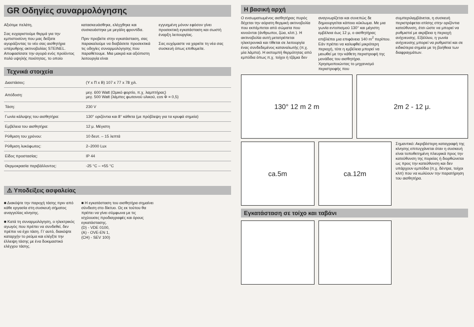GR Οδηγίες συναρμολόγησης
Αξιότιμε πελάτη,
Σας ευχαριστούμε θερμά για την εμπιστοσύνη που μας δείξατε αγοράζοντας το νέο σας αισθητήρα υπέρυθρης ακτινοβολίας STEINEL. Αποφασίσατε την αγορά ενός προϊόντος πολύ υψηλής ποιότητας, το οποίο
κατασκευάσθηκε, ελέγχθηκε και συσκευάστηκε με μεγάλη φροντίδα.
Πριν προβείτε στην εγκατάσταση, σας παρακαλούμε να διαβάσετε προσεκτικά τις οδηγίες συναρμολόγησης που παραθέτουμε. Μια μακρά και αξιόπιστη λειτουργία είναι
εγγυημένη μόνον εφόσον γίνει προσεκτική εγκατάσταση και σωστή έναρξη λειτουργίας.
Σας ευχόμαστε να χαρείτε τη νέα σας συσκευή όπως επιθυμείτε.
Τεχνικά στοιχεία
| Διαστάσεις: | (Υ x Π x Β) 107 x 77 x 78 χιλ. |
| Απόδοση: | μεγ. 600 Watt (Ωμικό φορτίο, π.χ. λαμπτήρας) μεγ. 500 Watt (λάμπες φωτεινού υλικού, cos Φ = 0,5) |
| Τάση: | 230 V |
| Γωνία κάλυψης του αισθητήρα: | 130° οριζόντια και 8° κάθετα (με πρόβλεψη για τα κρυφά σημεία) |
| Εμβέλεια του αισθητήρα: | 12 μ. Μέγιστη |
| Ρύθμιση του χρόνου: | 10 δευτ. – 15 λεπτά |
| Ρύθμιση λυκόφωτος: | 2–2000 Lux |
| Είδος προστασίας: | IP 44 |
| Θερμοκρασία περιβάλλοντος: | -25 °C – +55 °C |
⚠ Υποδείξεις ασφαλείας
■ Διακόψτε την παροχή τάσης πριν από κάθε εργασία στη συσκευή σήματος αναγγελίας κίνησης.
■ Κατά τη συναρμολόγηση, ο ηλεκτρικός αγωγός που πρέπει να συνδεθεί, δεν πρέπει να έχει τάση. Γι' αυτό, διακόψτε καταρχήν το ρεύμα και ελέγξτε την έλλειψη τάσης με ένα δοκιμαστικό ελέγχου τάσης.
■ Η εγκατάσταση του αισθητήρα σημαίνει σύνδεση στο δίκτυο. Ως εκ τούτου θα πρέπει να γίνει σύμφωνα με τις ισχύουσες προδιαγραφές και όρους εγκατάστασης.
(D) - VDE 0100,
(A) - OVE-EN 1,
(CH) - SEV 100)
Η βασική αρχή
Ο ενσωματωμένος αισθητήρας πυρός δέχεται την αόρατη θερμική ακτινοβολία που εκπέμπεται από σώματα που κινούνται (άνθρωποι, ζώα, κλπ.). Η ακτινοβολία αυτή μετατρέπεται ηλεκτρονικά και τίθεται σε λειτουργία ένας συνδεδεμένος καταναλωτής (π.χ. μία λάμπα). Η εκπομπή θερμότητας από εμπόδια όπως π.χ. τοίχοι ή τζάμια δεν
αναγνωρίζεται και συνεπώς δε δημιουργείται κάποιο κύκλωμα. Με μια γωνία εντοπισμού 130° και μέγιστη εμβέλεια έως 12 μ, ο αισθητήρας επιβλέπει μια επιφάνεια 140 m<sup>2</sup> περίπου. Εάν πρέπει να καλυφθεί μικρότερη περιοχή, τότε η εμβέλεια μπορεί να μειωθεί με την κάθετη περιστροφή της μονάδας του αισθητήρα. Χρησιμοποιώντας το μηχανισμό περιστροφής που
συμπεριλαμβάνεται, η συσκευή περιστρέφεται επίσης στην οριζόντια κατεύθυνση, έτσι ώστε να μπορεί να ρυθμιστεί με ακρίβεια η περιοχή ανίχνευσης. Εξάλλου, η γωνία ανίχνευσης μπορεί να ρυθμιστεί και σε ειδικότερα σημεία με τη βοήθεια των διαφραγμάτων.
130° 12 m 2 m 2m 2 - 12 μ.
ca.5m ca.12m
Σημαντικό: Ακριβέστερη καταγραφή της κίνησης επιτυγχάνεται όταν η συσκευή είναι τοποθετημένη πλευρικά προς την κατεύθυνση της πορείας ή διορθώνεται ως προς την κατεύθυνση και δεν υπάρχουν εμπόδια (π.χ. δέντρα, τοίχοι κλπ) που να κωλύουν την παρατήρηση του αισθητήρα.
Εγκατάσταση σε τοίχο και ταβάνι